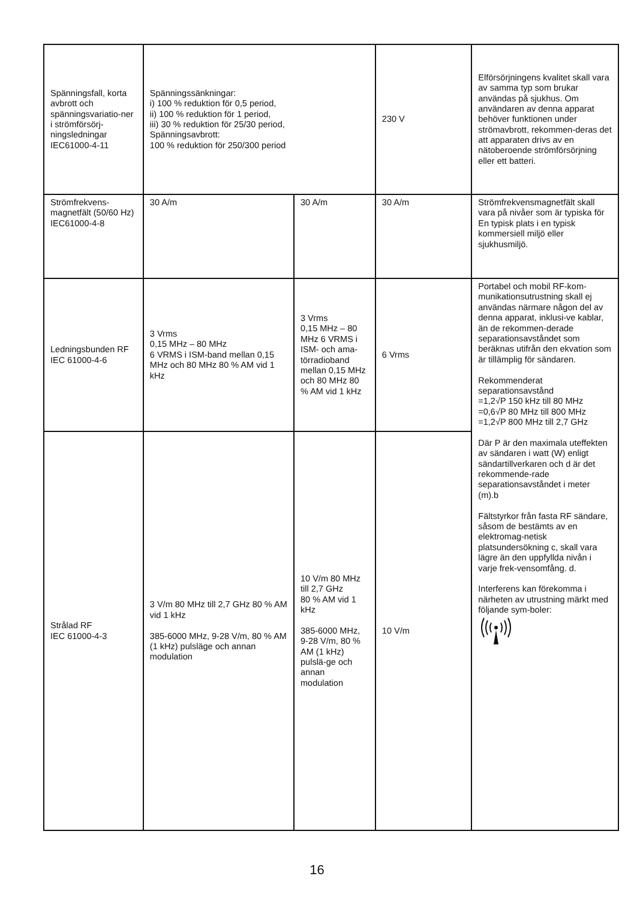| Spänningsfall, korta avbrott och spänningsvariatio-ner i strömförsörj-ningsledningar IEC61000-4-11 | Spänningssänkningar: i) 100 % reduktion för 0,5 period, ii) 100 % reduktion för 1 period, iii) 30 % reduktion för 25/30 period, Spänningsavbrott: 100 % reduktion för 250/300 period | | 230 V | Elförsörjningens kvalitet skall vara av samma typ som brukar användas på sjukhus. Om användaren av denna apparat behöver funktionen under strömavbrott, rekommen-deras det att apparaten drivs av en nätoberoende strömförsörjning eller ett batteri. |
| Strömfrekvens-magnetfält (50/60 Hz) IEC61000-4-8 | 30 A/m | 30 A/m | 30 A/m | Strömfrekvensmagnetfält skall vara på nivåer som är typiska för En typisk plats i en typisk kommersiell miljö eller sjukhusmiljö. |
| Ledningsbunden RF IEC 61000-4-6 | 3 Vrms 0,15 MHz – 80 MHz 6 VRMS i ISM-band mellan 0,15 MHz och 80 MHz 80 % AM vid 1 kHz | 3 Vrms 0,15 MHz – 80 MHz 6 VRMS i ISM- och ama-törradioband mellan 0,15 MHz och 80 MHz 80 % AM vid 1 kHz | 6 Vrms | Portabel och mobil RF-kom-munikationsutrustning skall ej användas närmare någon del av denna apparat, inklusi-ve kablar, än de rekommen-derade separationsavståndet som beräknas utifrån den ekvation som är tillämplig för sändaren. Rekommenderat separationsavstånd =1,2√P 150 kHz till 80 MHz =0,6√P 80 MHz till 800 MHz =1,2√P 800 MHz till 2,7 GHz Där P är den maximala uteffekten av sändaren i watt (W) enligt sändartillverkaren och d är det rekommende-rade separationsavståndet i meter (m).b Fältstyrkor från fasta RF sändare, såsom de bestämts av en elektromag-netisk platsundersökning c, skall vara lägre än den uppfyllda nivån i varje frek-vensomfång. d. Interferens kan förekomma i närheten av utrustning märkt med följande sym-boler: |
| Strålad RF IEC 61000-4-3 | 3 V/m 80 MHz till 2,7 GHz 80 % AM vid 1 kHz 385-6000 MHz, 9-28 V/m, 80 % AM (1 kHz) pulsläge och annan modulation | 10 V/m 80 MHz till 2,7 GHz 80 % AM vid 1 kHz 385-6000 MHz, 9-28 V/m, 80 % AM (1 kHz) pulslä-ge och annan modulation | 10 V/m | |
16